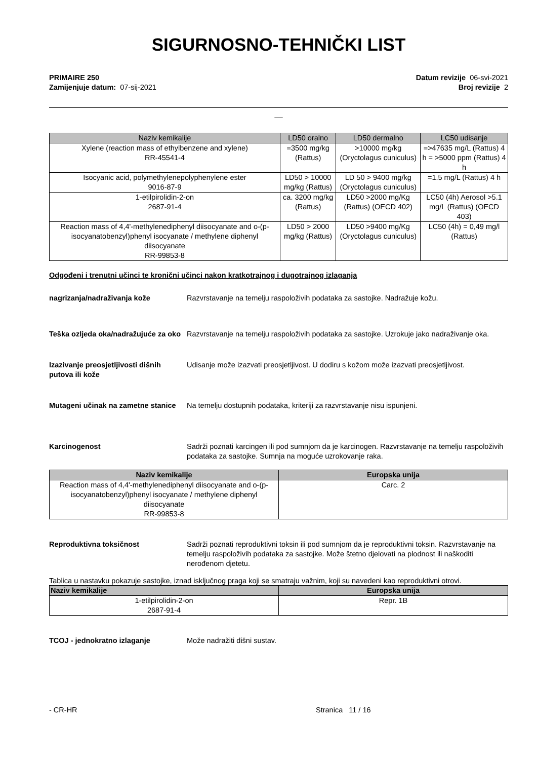SIGURNOSNO-TEHNIČKI LIST
PRIMAIRE 250
Zamijenjuje datum: 07-sij-2021
Datum revizije 06-svi-2021
Broj revizije 2
__
| Naziv kemikalije | LD50 oralno | LD50 dermalno | LC50 udisanje |
| --- | --- | --- | --- |
| Xylene (reaction mass of ethylbenzene and xylene) RR-45541-4 | =3500 mg/kg (Rattus) | >10000 mg/kg (Oryctolagus cuniculus) | =>47635 mg/L (Rattus) 4 h = >5000 ppm (Rattus) 4 h |
| Isocyanic acid, polymethylenepolyphenylene ester 9016-87-9 | LD50 > 10000 mg/kg (Rattus) | LD 50 > 9400 mg/kg (Oryctolagus cuniculus) | =1.5 mg/L (Rattus) 4 h |
| 1-etilpirolidin-2-on 2687-91-4 | ca. 3200 mg/kg (Rattus) | LD50 >2000 mg/Kg (Rattus) (OECD 402) | LC50 (4h) Aerosol >5.1 mg/L (Rattus) (OECD 403) |
| Reaction mass of 4,4'-methylenediphenyl diisocyanate and o-(p-isocyanatobenzyl)phenyl isocyanate / methylene diphenyl diisocyanate RR-99853-8 | LD50 > 2000 mg/kg (Rattus) | LD50 >9400 mg/Kg (Oryctolagus cuniculus) | LC50 (4h) = 0,49 mg/l (Rattus) |
Odgođeni i trenutni učinci te kronični učinci nakon kratkotrajnog i dugotrajnog izlaganja
nagrizanja/nadraživanja kože Razvrstavanje na temelju raspoloživih podataka za sastojke. Nadražuje kožu.
Teška ozljeda oka/nadražujuće za oko
Razvrstavanje na temelju raspoloživih podataka za sastojke. Uzrokuje jako nadraživanje oka.
Izazivanje preosjetljivosti dišnih putova ili kože
Udisanje može izazvati preosjetljivost. U dodiru s kožom može izazvati preosjetljivost.
Mutageni učinak na zametne stanice
Na temelju dostupnih podataka, kriteriji za razvrstavanje nisu ispunjeni.
Karcinogenost Sadrži poznati karcingen ili pod sumnjom da je karcinogen. Razvrstavanje na temelju raspoloživih podataka za sastojke. Sumnja na moguće uzrokovanje raka.
| Naziv kemikalije | Europska unija |
| --- | --- |
| Reaction mass of 4,4'-methylenediphenyl diisocyanate and o-(p-isocyanatobenzyl)phenyl isocyanate / methylene diphenyl diisocyanate RR-99853-8 | Carc. 2 |
Reproduktivna toksičnost Sadrži poznati reproduktivni toksin ili pod sumnjom da je reproduktivni toksin. Razvrstavanje na temelju raspoloživih podataka za sastojke. Može štetno djelovati na plodnost ili naškoditi nerođenom djetetu.
Tablica u nastavku pokazuje sastojke, iznad isključnog praga koji se smatraju važnim, koji su navedeni kao reproduktivni otrovi.
| Naziv kemikalije | Europska unija |
| --- | --- |
| 1-etilpirolidin-2-on 2687-91-4 | Repr. 1B |
TCOJ - jednokratno izlaganje Može nadražiti dišni sustav.
- CR-HR Stranica 11 / 16